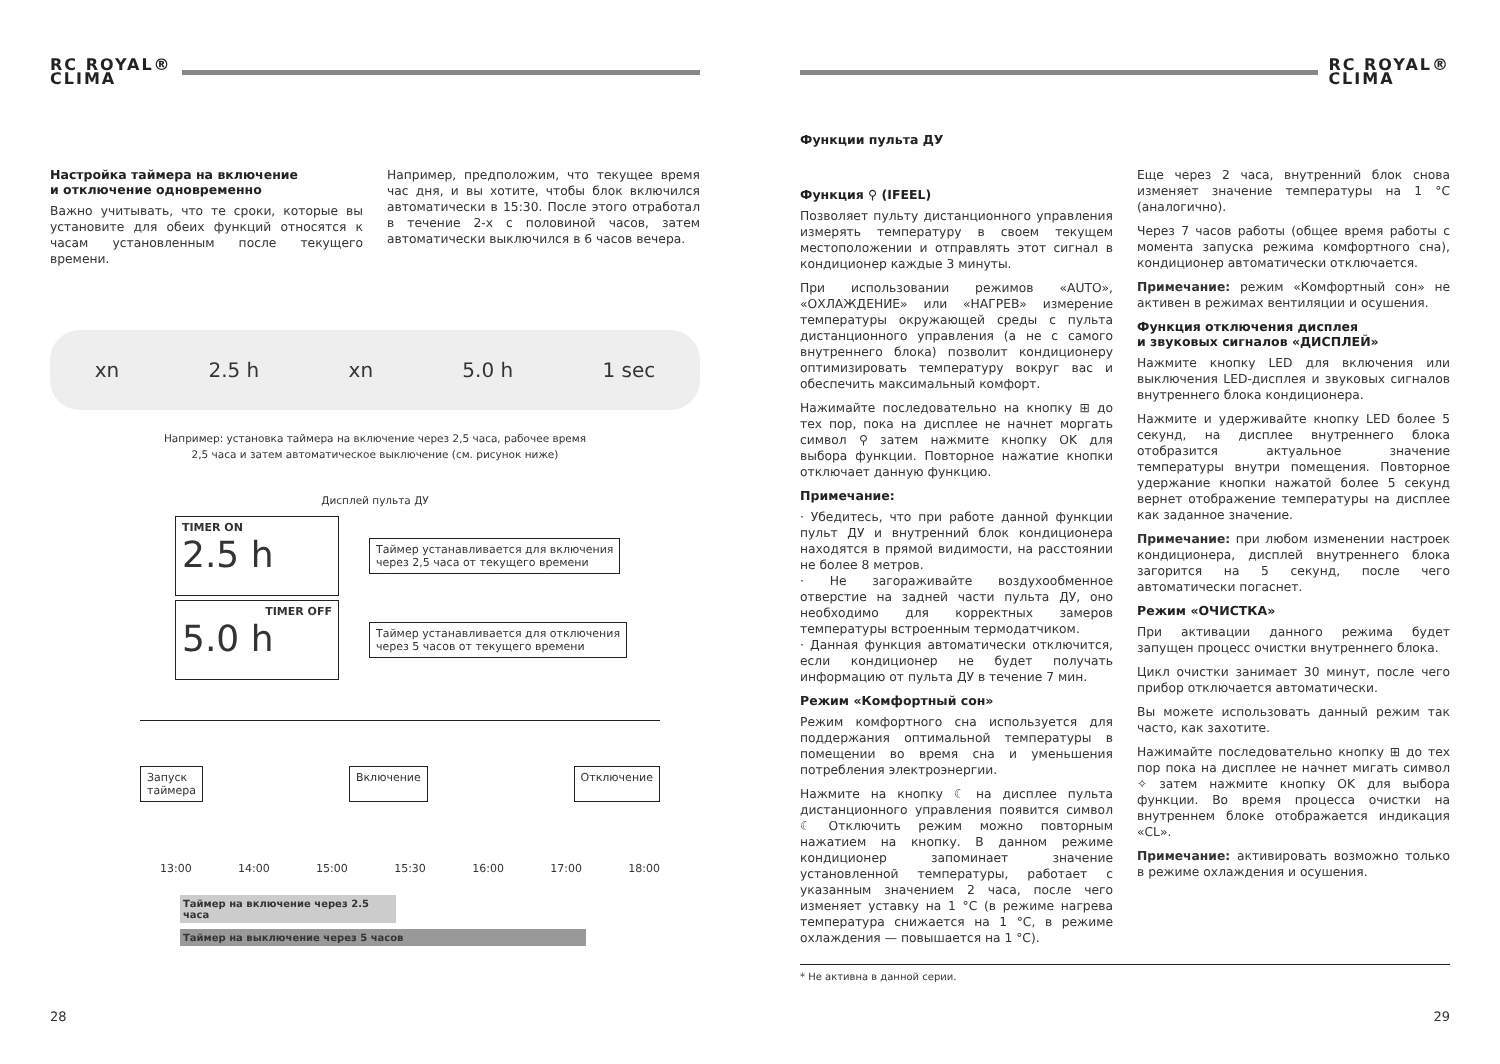RC ROYAL®
CLIMA
Настройка таймера на включение
и отключение одновременно
Важно учитывать, что те сроки, которые вы установите для обеих функций относятся к часам установленным после текущего времени.
Например, предположим, что текущее время час дня, и вы хотите, чтобы блок включился автоматически в 15:30. После этого отработал в течение 2-х с половиной часов, затем автоматически выключился в 6 часов вечера.
xn 2.5 h xn 5.0 h 1 sec
Например: установка таймера на включение через 2,5 часа, рабочее время
2,5 часа и затем автоматическое выключение (см. рисунок ниже)
Дисплей пульта ДУ
TIMER ON
2.5 h
Таймер устанавливается для включения
через 2,5 часа от текущего времени
TIMER OFF
5.0 h
Таймер устанавливается для отключения
через 5 часов от текущего времени
Запуск
таймера
Включение Отключение
13:00 14:00 15:00 15:30 16:00 17:00 18:00
Таймер на включение через 2.5 часа
Таймер на выключение через 5 часов
28
RC ROYAL®
CLIMA
Функции пульта ДУ
Функция ⚲ (IFEEL)
Позволяет пульту дистанционного управления измерять температуру в своем текущем местоположении и отправлять этот сигнал в кондиционер каждые 3 минуты.
При использовании режимов «AUTO», «ОХЛАЖДЕНИЕ» или «НАГРЕВ» измерение температуры окружающей среды с пульта дистанционного управления (а не с самого внутреннего блока) позволит кондиционеру оптимизировать температуру вокруг вас и обеспечить максимальный комфорт.
Нажимайте последовательно на кнопку ⊞ до тех пор, пока на дисплее не начнет моргать символ ⚲ затем нажмите кнопку OK для выбора функции. Повторное нажатие кнопки отключает данную функцию.
Примечание:
· Убедитесь, что при работе данной функции пульт ДУ и внутренний блок кондиционера находятся в прямой видимости, на расстоянии не более 8 метров.
· Не загораживайте воздухообменное отверстие на задней части пульта ДУ, оно необходимо для корректных замеров температуры встроенным термодатчиком.
· Данная функция автоматически отключится, если кондиционер не будет получать информацию от пульта ДУ в течение 7 мин.
Режим «Комфортный сон»
Режим комфортного сна используется для поддержания оптимальной температуры в помещении во время сна и уменьшения потребления электроэнергии.
Нажмите на кнопку ☾ на дисплее пульта дистанционного управления появится символ ☾ Отключить режим можно повторным нажатием на кнопку. В данном режиме кондиционер запоминает значение установленной температуры, работает с указанным значением 2 часа, после чего изменяет уставку на 1 °C (в режиме нагрева температура снижается на 1 °C, в режиме охлаждения — повышается на 1 °C).
Еще через 2 часа, внутренний блок снова изменяет значение температуры на 1 °C (аналогично).
Через 7 часов работы (общее время работы с момента запуска режима комфортного сна), кондиционер автоматически отключается.
Примечание: режим «Комфортный сон» не активен в режимах вентиляции и осушения.
Функция отключения дисплея
и звуковых сигналов «ДИСПЛЕЙ»
Нажмите кнопку LED для включения или выключения LED-дисплея и звуковых сигналов внутреннего блока кондиционера.
Нажмите и удерживайте кнопку LED более 5 секунд, на дисплее внутреннего блока отобразится актуальное значение температуры внутри помещения. Повторное удержание кнопки нажатой более 5 секунд вернет отображение температуры на дисплее как заданное значение.
Примечание: при любом изменении настроек кондиционера, дисплей внутреннего блока загорится на 5 секунд, после чего автоматически погаснет.
Режим «ОЧИСТКА»
При активации данного режима будет запущен процесс очистки внутреннего блока.
Цикл очистки занимает 30 минут, после чего прибор отключается автоматически.
Вы можете использовать данный режим так часто, как захотите.
Нажимайте последовательно кнопку ⊞ до тех пор пока на дисплее не начнет мигать символ ✧ затем нажмите кнопку OK для выбора функции. Во время процесса очистки на внутреннем блоке отображается индикация «CL».
Примечание: активировать возможно только в режиме охлаждения и осушения.
* Не активна в данной серии.
29